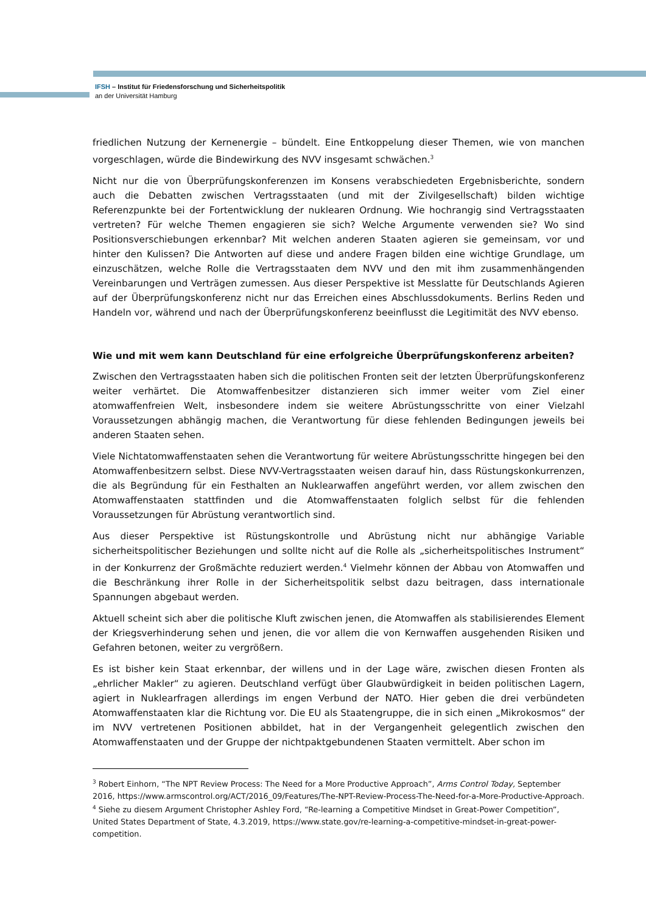IFSH – Institut für Friedensforschung und Sicherheitspolitik
an der Universität Hamburg
friedlichen Nutzung der Kernenergie – bündelt. Eine Entkoppelung dieser Themen, wie von manchen vorgeschlagen, würde die Bindewirkung des NVV insgesamt schwächen.<sup>3</sup>
Nicht nur die von Überprüfungskonferenzen im Konsens verabschiedeten Ergebnisberichte, sondern auch die Debatten zwischen Vertragsstaaten (und mit der Zivilgesellschaft) bilden wichtige Referenzpunkte bei der Fortentwicklung der nuklearen Ordnung. Wie hochrangig sind Vertragsstaaten vertreten? Für welche Themen engagieren sie sich? Welche Argumente verwenden sie? Wo sind Positionsverschiebungen erkennbar? Mit welchen anderen Staaten agieren sie gemeinsam, vor und hinter den Kulissen? Die Antworten auf diese und andere Fragen bilden eine wichtige Grundlage, um einzuschätzen, welche Rolle die Vertragsstaaten dem NVV und den mit ihm zusammenhängenden Vereinbarungen und Verträgen zumessen. Aus dieser Perspektive ist Messlatte für Deutschlands Agieren auf der Überprüfungskonferenz nicht nur das Erreichen eines Abschlussdokuments. Berlins Reden und Handeln vor, während und nach der Überprüfungskonferenz beeinflusst die Legitimität des NVV ebenso.
Wie und mit wem kann Deutschland für eine erfolgreiche Überprüfungskonferenz arbeiten?
Zwischen den Vertragsstaaten haben sich die politischen Fronten seit der letzten Überprüfungskonferenz weiter verhärtet. Die Atomwaffenbesitzer distanzieren sich immer weiter vom Ziel einer atomwaffenfreien Welt, insbesondere indem sie weitere Abrüstungsschritte von einer Vielzahl Voraussetzungen abhängig machen, die Verantwortung für diese fehlenden Bedingungen jeweils bei anderen Staaten sehen.
Viele Nichtatomwaffenstaaten sehen die Verantwortung für weitere Abrüstungsschritte hingegen bei den Atomwaffenbesitzern selbst. Diese NVV-Vertragsstaaten weisen darauf hin, dass Rüstungskonkurrenzen, die als Begründung für ein Festhalten an Nuklearwaffen angeführt werden, vor allem zwischen den Atomwaffenstaaten stattfinden und die Atomwaffenstaaten folglich selbst für die fehlenden Voraussetzungen für Abrüstung verantwortlich sind.
Aus dieser Perspektive ist Rüstungskontrolle und Abrüstung nicht nur abhängige Variable sicherheitspolitischer Beziehungen und sollte nicht auf die Rolle als „sicherheitspolitisches Instrument“ in der Konkurrenz der Großmächte reduziert werden.<sup>4</sup> Vielmehr können der Abbau von Atomwaffen und die Beschränkung ihrer Rolle in der Sicherheitspolitik selbst dazu beitragen, dass internationale Spannungen abgebaut werden.
Aktuell scheint sich aber die politische Kluft zwischen jenen, die Atomwaffen als stabilisierendes Element der Kriegsverhinderung sehen und jenen, die vor allem die von Kernwaffen ausgehenden Risiken und Gefahren betonen, weiter zu vergrößern.
Es ist bisher kein Staat erkennbar, der willens und in der Lage wäre, zwischen diesen Fronten als „ehrlicher Makler“ zu agieren. Deutschland verfügt über Glaubwürdigkeit in beiden politischen Lagern, agiert in Nuklearfragen allerdings im engen Verbund der NATO. Hier geben die drei verbündeten Atomwaffenstaaten klar die Richtung vor. Die EU als Staatengruppe, die in sich einen „Mikrokosmos“ der im NVV vertretenen Positionen abbildet, hat in der Vergangenheit gelegentlich zwischen den Atomwaffenstaaten und der Gruppe der nichtpaktgebundenen Staaten vermittelt. Aber schon im
<sup>3</sup> Robert Einhorn, “The NPT Review Process: The Need for a More Productive Approach”, Arms Control Today, September 2016, https://www.armscontrol.org/ACT/2016_09/Features/The-NPT-Review-Process-The-Need-for-a-More-Productive-Approach.
<sup>4</sup> Siehe zu diesem Argument Christopher Ashley Ford, “Re-learning a Competitive Mindset in Great-Power Competition”, United States Department of State, 4.3.2019, https://www.state.gov/re-learning-a-competitive-mindset-in-great-power-competition.